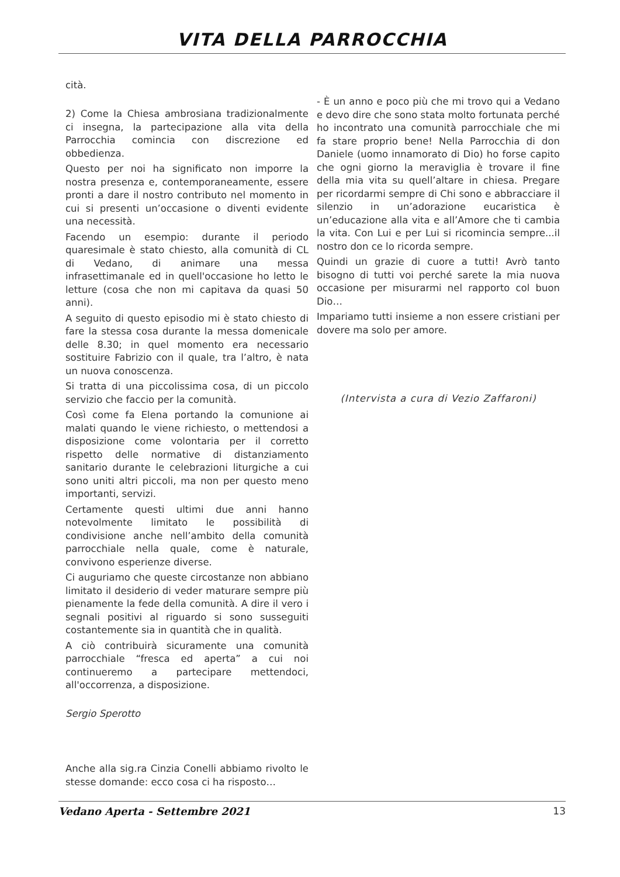VITA DELLA PARROCCHIA
cità.
2) Come la Chiesa ambrosiana tradizionalmente ci insegna, la partecipazione alla vita della Parrocchia comincia con discrezione ed obbedienza.
Questo per noi ha significato non imporre la nostra presenza e, contemporaneamente, essere pronti a dare il nostro contributo nel momento in cui si presenti un’occasione o diventi evidente una necessità.
Facendo un esempio: durante il periodo quaresimale è stato chiesto, alla comunità di CL di Vedano, di animare una messa infrasettimanale ed in quell'occasione ho letto le letture (cosa che non mi capitava da quasi 50 anni).
A seguito di questo episodio mi è stato chiesto di fare la stessa cosa durante la messa domenicale delle 8.30; in quel momento era necessario sostituire Fabrizio con il quale, tra l’altro, è nata un nuova conoscenza.
Si tratta di una piccolissima cosa, di un piccolo servizio che faccio per la comunità.
Così come fa Elena portando la comunione ai malati quando le viene richiesto, o mettendosi a disposizione come volontaria per il corretto rispetto delle normative di distanziamento sanitario durante le celebrazioni liturgiche a cui sono uniti altri piccoli, ma non per questo meno importanti, servizi.
Certamente questi ultimi due anni hanno notevolmente limitato le possibilità di condivisione anche nell’ambito della comunità parrocchiale nella quale, come è naturale, convivono esperienze diverse.
Ci auguriamo che queste circostanze non abbiano limitato il desiderio di veder maturare sempre più pienamente la fede della comunità. A dire il vero i segnali positivi al riguardo si sono susseguiti costantemente sia in quantità che in qualità.
A ciò contribuirà sicuramente una comunità parrocchiale “fresca ed aperta” a cui noi continueremo a partecipare mettendoci, all'occorrenza, a disposizione.
Sergio Sperotto
Anche alla sig.ra Cinzia Conelli abbiamo rivolto le stesse domande: ecco cosa ci ha risposto…
- È un anno e poco più che mi trovo qui a Vedano e devo dire che sono stata molto fortunata perché ho incontrato una comunità parrocchiale che mi fa stare proprio bene! Nella Parrocchia di don Daniele (uomo innamorato di Dio) ho forse capito che ogni giorno la meraviglia è trovare il fine della mia vita su quell’altare in chiesa. Pregare per ricordarmi sempre di Chi sono e abbracciare il silenzio in un’adorazione eucaristica è un’educazione alla vita e all’Amore che ti cambia la vita. Con Lui e per Lui si ricomincia sempre...il nostro don ce lo ricorda sempre.
Quindi un grazie di cuore a tutti! Avrò tanto bisogno di tutti voi perché sarete la mia nuova occasione per misurarmi nel rapporto col buon Dio…
Impariamo tutti insieme a non essere cristiani per dovere ma solo per amore.
(Intervista a cura di Vezio Zaffaroni)
Vedano Aperta - Settembre 2021 13